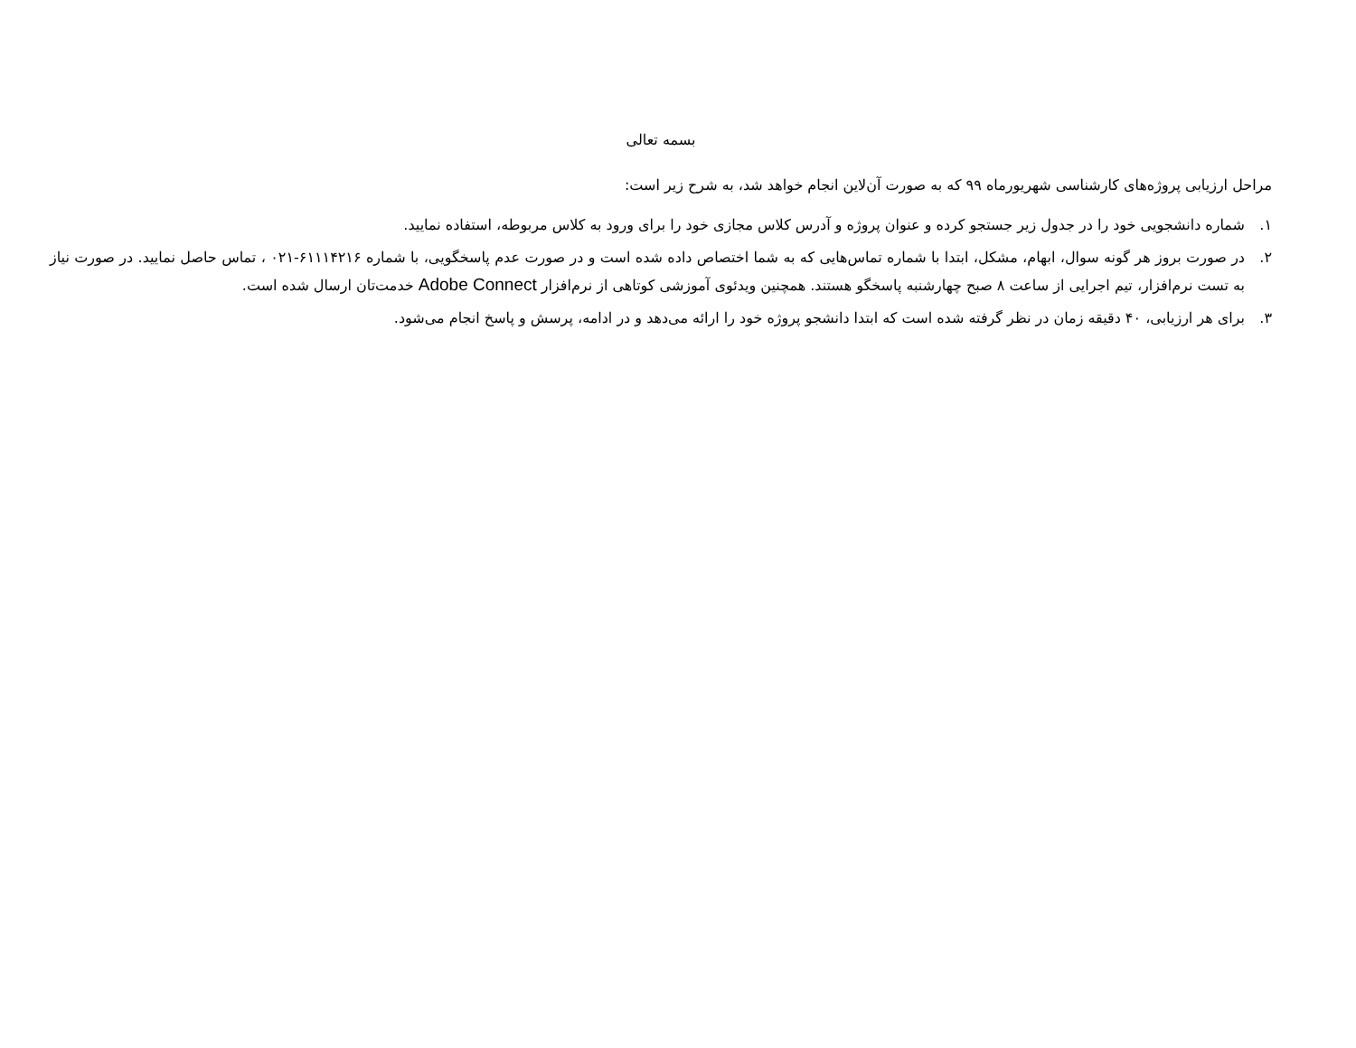بسمه تعالی
مراحل ارزیابی پروژه‌های کارشناسی شهریورماه ۹۹ که به صورت آن‌لاین انجام خواهد شد، به شرح زیر است:
۱. شماره دانشجویی خود را در جدول زیر جستجو کرده و عنوان پروژه و آدرس کلاس مجازی خود را برای ورود به کلاس مربوطه، استفاده نمایید.
۲. در صورت بروز هر گونه سوال، ابهام، مشکل، ابتدا با شماره تماس‌هایی که به شما اختصاص داده شده است و در صورت عدم پاسخگویی، با شماره ۶۱۱۱۴۲۱۶-۰۲۱ ، تماس حاصل نمایید. در صورت نیاز به تست نرم‌افزار، تیم اجرایی از ساعت ۸ صبح چهارشنبه پاسخگو هستند. همچنین ویدئوی آموزشی کوتاهی از نرم‌افزار Adobe Connect خدمت‌تان ارسال شده است.
۳. برای هر ارزیابی، ۴۰ دقیقه زمان در نظر گرفته شده است که ابتدا دانشجو پروژه خود را ارائه می‌دهد و در ادامه، پرسش و پاسخ انجام می‌شود.